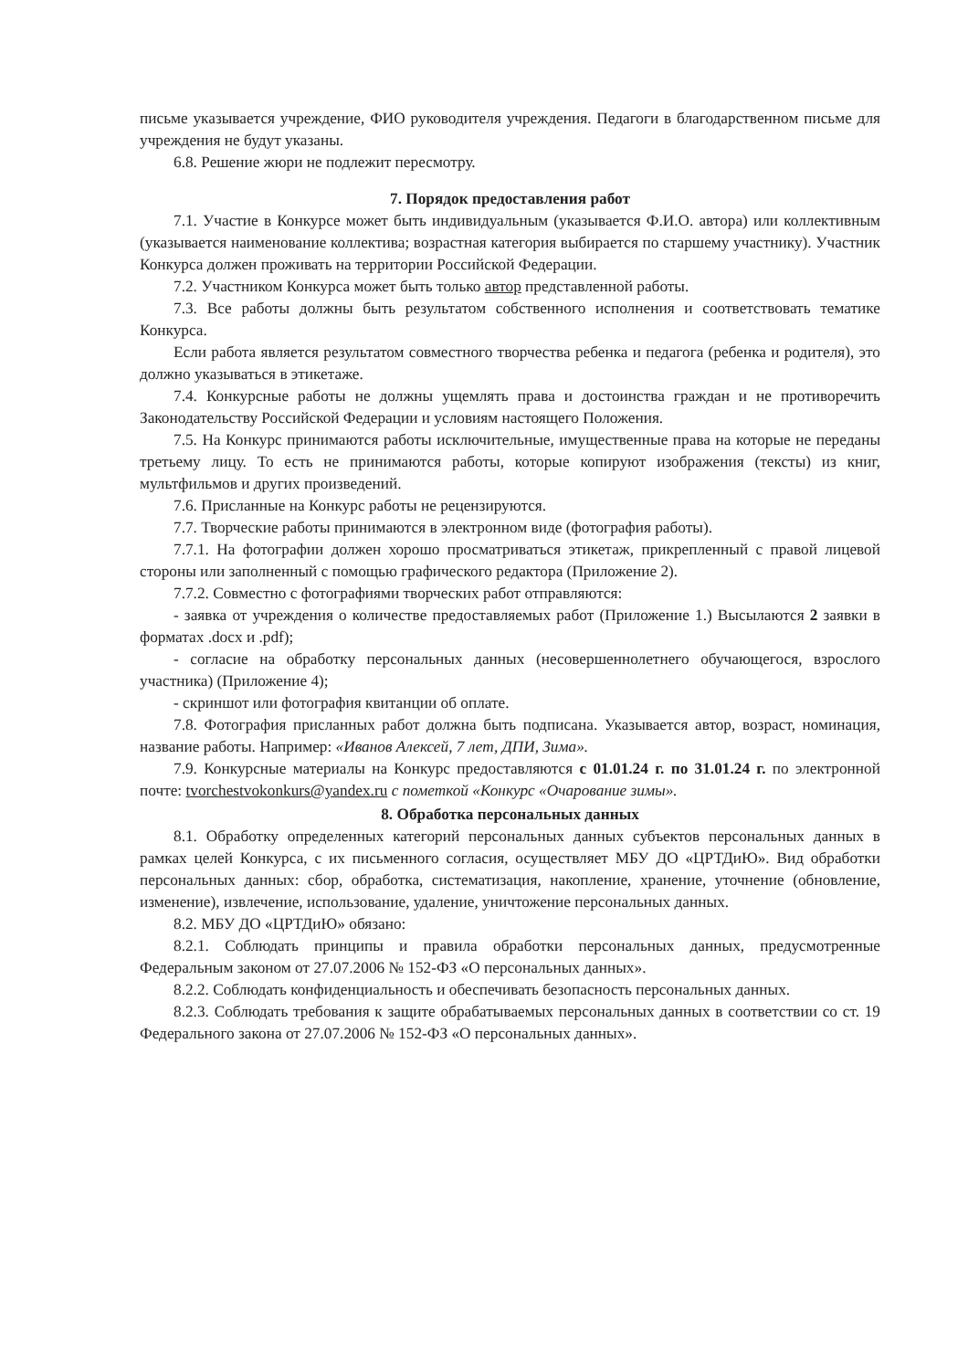письме указывается учреждение, ФИО руководителя учреждения. Педагоги в благодарственном письме для учреждения не будут указаны.
6.8. Решение жюри не подлежит пересмотру.
7. Порядок предоставления работ
7.1. Участие в Конкурсе может быть индивидуальным (указывается Ф.И.О. автора) или коллективным (указывается наименование коллектива; возрастная категория выбирается по старшему участнику). Участник Конкурса должен проживать на территории Российской Федерации.
7.2. Участником Конкурса может быть только автор представленной работы.
7.3. Все работы должны быть результатом собственного исполнения и соответствовать тематике Конкурса.
Если работа является результатом совместного творчества ребенка и педагога (ребенка и родителя), это должно указываться в этикетаже.
7.4. Конкурсные работы не должны ущемлять права и достоинства граждан и не противоречить Законодательству Российской Федерации и условиям настоящего Положения.
7.5. На Конкурс принимаются работы исключительные, имущественные права на которые не переданы третьему лицу. То есть не принимаются работы, которые копируют изображения (тексты) из книг, мультфильмов и других произведений.
7.6. Присланные на Конкурс работы не рецензируются.
7.7. Творческие работы принимаются в электронном виде (фотография работы).
7.7.1. На фотографии должен хорошо просматриваться этикетаж, прикрепленный с правой лицевой стороны или заполненный с помощью графического редактора (Приложение 2).
7.7.2. Совместно с фотографиями творческих работ отправляются:
- заявка от учреждения о количестве предоставляемых работ (Приложение 1.) Высылаются 2 заявки в форматах .docx и .pdf);
- согласие на обработку персональных данных (несовершеннолетнего обучающегося, взрослого участника) (Приложение 4);
- скриншот или фотография квитанции об оплате.
7.8. Фотография присланных работ должна быть подписана. Указывается автор, возраст, номинация, название работы. Например: «Иванов Алексей, 7 лет, ДПИ, Зима».
7.9. Конкурсные материалы на Конкурс предоставляются с 01.01.24 г. по 31.01.24 г. по электронной почте: tvorchestvokonkurs@yandex.ru с пометкой «Конкурс «Очарование зимы».
8. Обработка персональных данных
8.1. Обработку определенных категорий персональных данных субъектов персональных данных в рамках целей Конкурса, с их письменного согласия, осуществляет МБУ ДО «ЦРТДиЮ». Вид обработки персональных данных: сбор, обработка, систематизация, накопление, хранение, уточнение (обновление, изменение), извлечение, использование, удаление, уничтожение персональных данных.
8.2. МБУ ДО «ЦРТДиЮ» обязано:
8.2.1. Соблюдать принципы и правила обработки персональных данных, предусмотренные Федеральным законом от 27.07.2006 № 152-ФЗ «О персональных данных».
8.2.2. Соблюдать конфиденциальность и обеспечивать безопасность персональных данных.
8.2.3. Соблюдать требования к защите обрабатываемых персональных данных в соответствии со ст. 19 Федерального закона от 27.07.2006 № 152-ФЗ «О персональных данных».